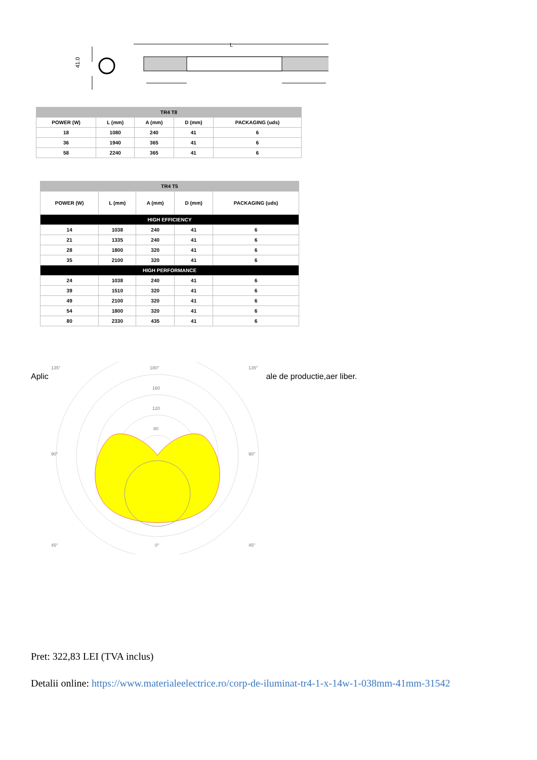41.0
L
| TR4 T8 | | | | |
| --- | --- | --- | --- | --- |
| POWER (W) | L (mm) | A (mm) | D (mm) | PACKAGING (uds) |
| 18 | 1080 | 240 | 41 | 6 |
| 36 | 1940 | 365 | 41 | 6 |
| 58 | 2240 | 365 | 41 | 6 |
| TR4 T5 | | | | |
| --- | --- | --- | --- | --- |
| POWER (W) | L (mm) | A (mm) | D (mm) | PACKAGING (uds) |
| HIGH EFFICIENCY | | | | |
| 14 | 1038 | 240 | 41 | 6 |
| 21 | 1335 | 240 | 41 | 6 |
| 28 | 1800 | 320 | 41 | 6 |
| 35 | 2100 | 320 | 41 | 6 |
| HIGH PERFORMANCE | | | | |
| 24 | 1038 | 240 | 41 | 6 |
| 39 | 1510 | 320 | 41 | 6 |
| 49 | 2100 | 320 | 41 | 6 |
| 54 | 1800 | 320 | 41 | 6 |
| 80 | 2330 | 435 | 41 | 6 |
Aplic
135°
180°
135°
160
120
80
90°
90°
45°
0°
45°
ale de productie,aer liber.
Pret: 322,83 LEI (TVA inclus)
Detalii online: https://www.materialeelectrice.ro/corp-de-iluminat-tr4-1-x-14w-1-038mm-41mm-31542